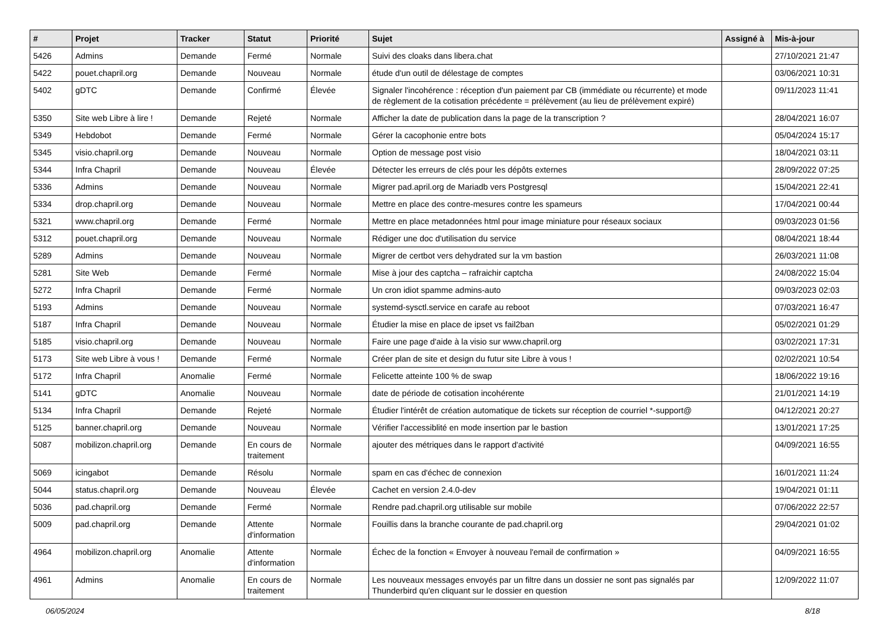| # | Projet | Tracker | Statut | Priorité | Sujet | Assigné à | Mis-à-jour |
| --- | --- | --- | --- | --- | --- | --- | --- |
| 5426 | Admins | Demande | Fermé | Normale | Suivi des cloaks dans libera.chat | | 27/10/2021 21:47 |
| 5422 | pouet.chapril.org | Demande | Nouveau | Normale | étude d'un outil de délestage de comptes | | 03/06/2021 10:31 |
| 5402 | gDTC | Demande | Confirmé | Élevée | Signaler l'incohérence : réception d'un paiement par CB (immédiate ou récurrente) et mode de règlement de la cotisation précédente = prélèvement (au lieu de prélèvement expiré) | | 09/11/2023 11:41 |
| 5350 | Site web Libre à lire ! | Demande | Rejeté | Normale | Afficher la date de publication dans la page de la transcription ? | | 28/04/2021 16:07 |
| 5349 | Hebdobot | Demande | Fermé | Normale | Gérer la cacophonie entre bots | | 05/04/2024 15:17 |
| 5345 | visio.chapril.org | Demande | Nouveau | Normale | Option de message post visio | | 18/04/2021 03:11 |
| 5344 | Infra Chapril | Demande | Nouveau | Élevée | Détecter les erreurs de clés pour les dépôts externes | | 28/09/2022 07:25 |
| 5336 | Admins | Demande | Nouveau | Normale | Migrer pad.april.org de Mariadb vers Postgresql | | 15/04/2021 22:41 |
| 5334 | drop.chapril.org | Demande | Nouveau | Normale | Mettre en place des contre-mesures contre les spameurs | | 17/04/2021 00:44 |
| 5321 | www.chapril.org | Demande | Fermé | Normale | Mettre en place metadonnées html pour image miniature pour réseaux sociaux | | 09/03/2023 01:56 |
| 5312 | pouet.chapril.org | Demande | Nouveau | Normale | Rédiger une doc d'utilisation du service | | 08/04/2021 18:44 |
| 5289 | Admins | Demande | Nouveau | Normale | Migrer de certbot vers dehydrated sur la vm bastion | | 26/03/2021 11:08 |
| 5281 | Site Web | Demande | Fermé | Normale | Mise à jour des captcha – rafraichir captcha | | 24/08/2022 15:04 |
| 5272 | Infra Chapril | Demande | Fermé | Normale | Un cron idiot spamme admins-auto | | 09/03/2023 02:03 |
| 5193 | Admins | Demande | Nouveau | Normale | systemd-sysctl.service en carafe au reboot | | 07/03/2021 16:47 |
| 5187 | Infra Chapril | Demande | Nouveau | Normale | Étudier la mise en place de ipset vs fail2ban | | 05/02/2021 01:29 |
| 5185 | visio.chapril.org | Demande | Nouveau | Normale | Faire une page d'aide à la visio sur www.chapril.org | | 03/02/2021 17:31 |
| 5173 | Site web Libre à vous ! | Demande | Fermé | Normale | Créer plan de site et design du futur site Libre à vous ! | | 02/02/2021 10:54 |
| 5172 | Infra Chapril | Anomalie | Fermé | Normale | Felicette atteinte 100 % de swap | | 18/06/2022 19:16 |
| 5141 | gDTC | Anomalie | Nouveau | Normale | date de période de cotisation incohérente | | 21/01/2021 14:19 |
| 5134 | Infra Chapril | Demande | Rejeté | Normale | Étudier l'intérêt de création automatique de tickets sur réception de courriel *-support@ | | 04/12/2021 20:27 |
| 5125 | banner.chapril.org | Demande | Nouveau | Normale | Vérifier l'accessiblité en mode insertion par le bastion | | 13/01/2021 17:25 |
| 5087 | mobilizon.chapril.org | Demande | En cours de traitement | Normale | ajouter des métriques dans le rapport d'activité | | 04/09/2021 16:55 |
| 5069 | icingabot | Demande | Résolu | Normale | spam en cas d'échec de connexion | | 16/01/2021 11:24 |
| 5044 | status.chapril.org | Demande | Nouveau | Élevée | Cachet en version 2.4.0-dev | | 19/04/2021 01:11 |
| 5036 | pad.chapril.org | Demande | Fermé | Normale | Rendre pad.chapril.org utilisable sur mobile | | 07/06/2022 22:57 |
| 5009 | pad.chapril.org | Demande | Attente d'information | Normale | Fouillis dans la branche courante de pad.chapril.org | | 29/04/2021 01:02 |
| 4964 | mobilizon.chapril.org | Anomalie | Attente d'information | Normale | Échec de la fonction « Envoyer à nouveau l'email de confirmation » | | 04/09/2021 16:55 |
| 4961 | Admins | Anomalie | En cours de traitement | Normale | Les nouveaux messages envoyés par un filtre dans un dossier ne sont pas signalés par Thunderbird qu'en cliquant sur le dossier en question | | 12/09/2022 11:07 |
06/05/2024 8/18